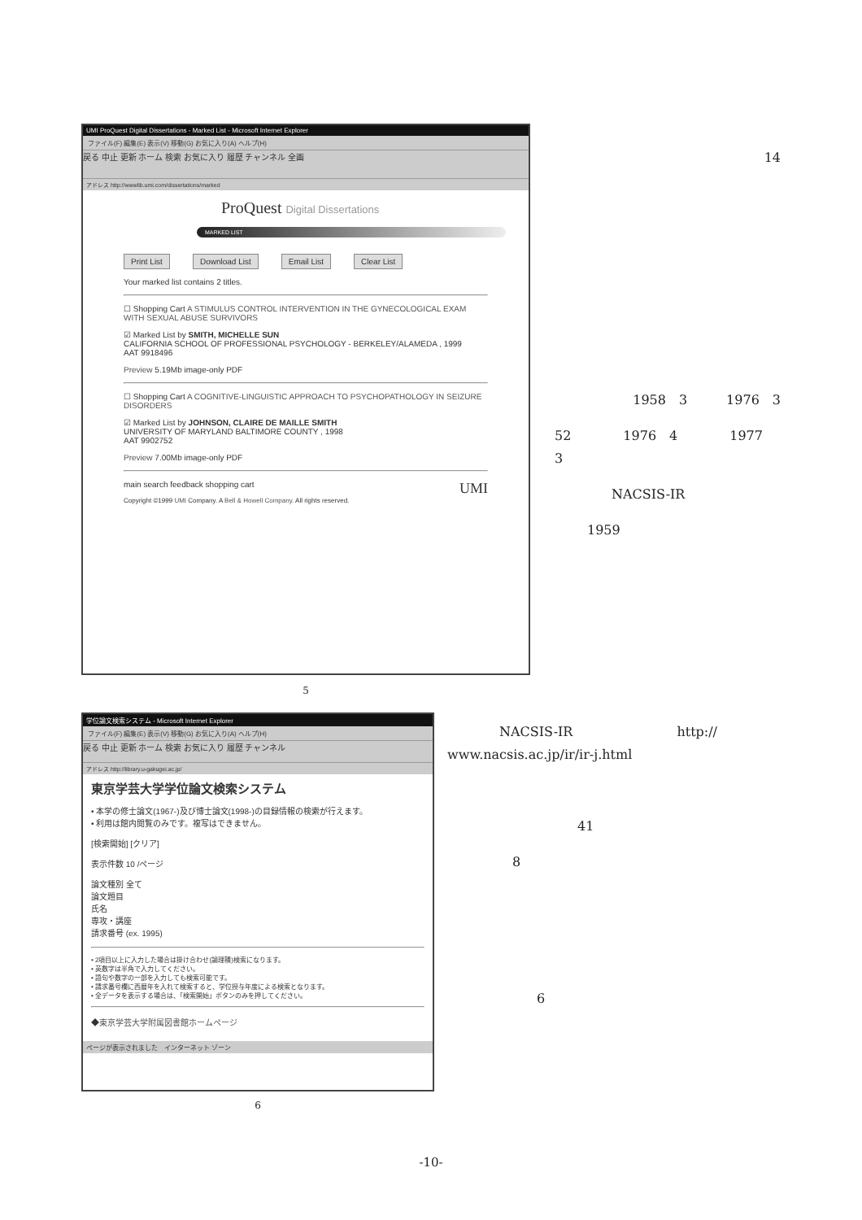UMI ProQuest Digital Dissertations - Marked List - Microsoft Internet Explorer
ファイル(F) 編集(E) 表示(V) 移動(G) お気に入り(A) ヘルプ(H)
戻る 中止 更新 ホーム 検索 お気に入り 履歴 チャンネル 全画
アドレス http://wwwlib.umi.com/dissertations/marked
ProQuest Digital Dissertations
MARKED LIST
Print List Download List Email List Clear List
Your marked list contains 2 titles.
☐ Shopping Cart A STIMULUS CONTROL INTERVENTION IN THE GYNECOLOGICAL EXAM WITH SEXUAL ABUSE SURVIVORS
☑ Marked List by SMITH, MICHELLE SUN
CALIFORNIA SCHOOL OF PROFESSIONAL PSYCHOLOGY - BERKELEY/ALAMEDA , 1999
AAT 9918496
Preview 5.19Mb image-only PDF
☐ Shopping Cart A COGNITIVE-LINGUISTIC APPROACH TO PSYCHOPATHOLOGY IN SEIZURE DISORDERS
☑ Marked List by JOHNSON, CLAIRE DE MAILLE SMITH
UNIVERSITY OF MARYLAND BALTIMORE COUNTY , 1998
AAT 9902752
Preview 7.00Mb image-only PDF
main search feedback shopping cart UMI
Copyright ©1999 UMI Company. A Bell & Howell Company. All rights reserved.
5
14
1958　3　　　1976　3
52　　　　1976　4　　　　1977
3
NACSIS-IR
1959
学位論文検索システム - Microsoft Internet Explorer
ファイル(F) 編集(E) 表示(V) 移動(G) お気に入り(A) ヘルプ(H)
戻る 中止 更新 ホーム 検索 お気に入り 履歴 チャンネル
アドレス http://library.u-gakugei.ac.jp/
東京学芸大学学位論文検索システム
• 本学の修士論文(1967-)及び博士論文(1998-)の目録情報の検索が行えます。
• 利用は館内閲覧のみです。複写はできません。
[検索開始] [クリア]
表示件数 10 /ページ
論文種別 全て
論文題目
氏名
専攻・講座
請求番号 (ex. 1995)
• 2項目以上に入力した場合は掛け合わせ(論理積)検索になります。
• 英数字は半角で入力してください。
• 語句や数字の一部を入力しても検索可能です。
• 請求番号欄に西暦年を入れて検索すると、学位授与年度による検索となります。
• 全データを表示する場合は、「検索開始」ボタンのみを押してください。
◆東京学芸大学附属図書館ホームページ
ページが表示されました　インターネット ゾーン
6
　　　　NACSIS-IR　　　　　　　　http://
www.nacsis.ac.jp/ir/ir-j.html
41
8
6
-10-